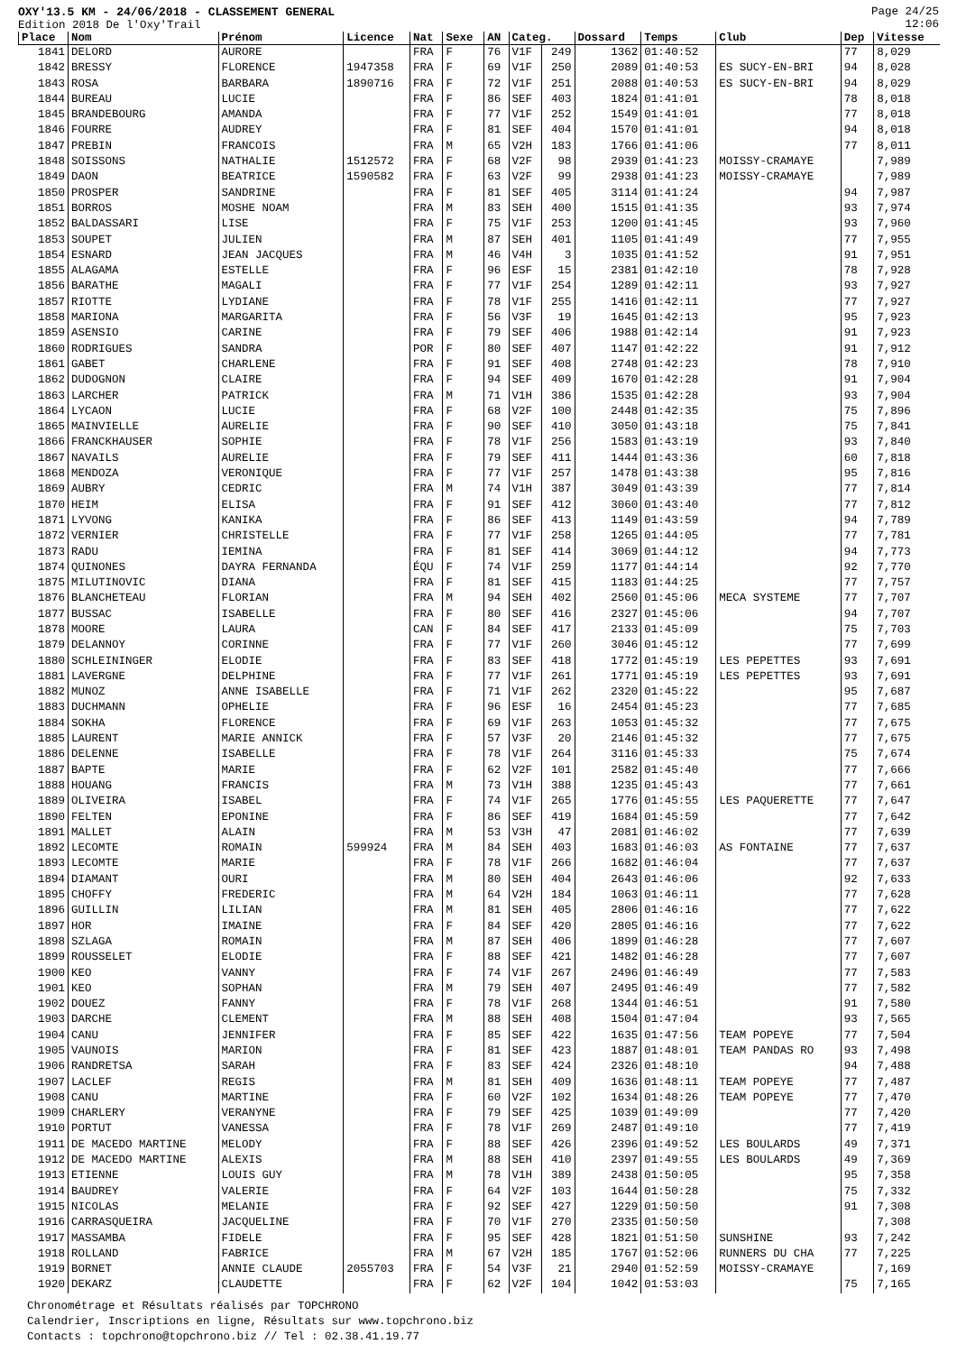OXY'13.5 KM - 24/06/2018 - CLASSEMENT GENERAL
Edition 2018 De l'Oxy'Trail
Page 24/25
12:06
| Place | Nom | Prénom | Licence | Nat | Sexe | AN | Categ. | | Dossard | Temps | Club | Dep | Vitesse |
| --- | --- | --- | --- | --- | --- | --- | --- | --- | --- | --- | --- | --- | --- |
| 1841 | DELORD | AURORE | | FRA | F | 76 | V1F | 249 | 1362 | 01:40:52 | | 77 | 8,029 |
| 1842 | BRESSY | FLORENCE | 1947358 | FRA | F | 69 | V1F | 250 | 2089 | 01:40:53 | ES SUCY-EN-BRI | 94 | 8,028 |
| 1843 | ROSA | BARBARA | 1890716 | FRA | F | 72 | V1F | 251 | 2088 | 01:40:53 | ES SUCY-EN-BRI | 94 | 8,029 |
| 1844 | BUREAU | LUCIE | | FRA | F | 86 | SEF | 403 | 1824 | 01:41:01 | | 78 | 8,018 |
| 1845 | BRANDEBOURG | AMANDA | | FRA | F | 77 | V1F | 252 | 1549 | 01:41:01 | | 77 | 8,018 |
| 1846 | FOURRE | AUDREY | | FRA | F | 81 | SEF | 404 | 1570 | 01:41:01 | | 94 | 8,018 |
| 1847 | PREBIN | FRANCOIS | | FRA | M | 65 | V2H | 183 | 1766 | 01:41:06 | | 77 | 8,011 |
| 1848 | SOISSONS | NATHALIE | 1512572 | FRA | F | 68 | V2F | 98 | 2939 | 01:41:23 | MOISSY-CRAMAYE | | 7,989 |
| 1849 | DAON | BEATRICE | 1590582 | FRA | F | 63 | V2F | 99 | 2938 | 01:41:23 | MOISSY-CRAMAYE | | 7,989 |
| 1850 | PROSPER | SANDRINE | | FRA | F | 81 | SEF | 405 | 3114 | 01:41:24 | | 94 | 7,987 |
| 1851 | BORROS | MOSHE NOAM | | FRA | M | 83 | SEH | 400 | 1515 | 01:41:35 | | 93 | 7,974 |
| 1852 | BALDASSARI | LISE | | FRA | F | 75 | V1F | 253 | 1200 | 01:41:45 | | 93 | 7,960 |
| 1853 | SOUPET | JULIEN | | FRA | M | 87 | SEH | 401 | 1105 | 01:41:49 | | 77 | 7,955 |
| 1854 | ESNARD | JEAN JACQUES | | FRA | M | 46 | V4H | 3 | 1035 | 01:41:52 | | 91 | 7,951 |
| 1855 | ALAGAMA | ESTELLE | | FRA | F | 96 | ESF | 15 | 2381 | 01:42:10 | | 78 | 7,928 |
| 1856 | BARATHE | MAGALI | | FRA | F | 77 | V1F | 254 | 1289 | 01:42:11 | | 93 | 7,927 |
| 1857 | RIOTTE | LYDIANE | | FRA | F | 78 | V1F | 255 | 1416 | 01:42:11 | | 77 | 7,927 |
| 1858 | MARIONA | MARGARITA | | FRA | F | 56 | V3F | 19 | 1645 | 01:42:13 | | 95 | 7,923 |
| 1859 | ASENSIO | CARINE | | FRA | F | 79 | SEF | 406 | 1988 | 01:42:14 | | 91 | 7,923 |
| 1860 | RODRIGUES | SANDRA | | POR | F | 80 | SEF | 407 | 1147 | 01:42:22 | | 91 | 7,912 |
| 1861 | GABET | CHARLENE | | FRA | F | 91 | SEF | 408 | 2748 | 01:42:23 | | 78 | 7,910 |
| 1862 | DUDOGNON | CLAIRE | | FRA | F | 94 | SEF | 409 | 1670 | 01:42:28 | | 91 | 7,904 |
| 1863 | LARCHER | PATRICK | | FRA | M | 71 | V1H | 386 | 1535 | 01:42:28 | | 93 | 7,904 |
| 1864 | LYCAON | LUCIE | | FRA | F | 68 | V2F | 100 | 2448 | 01:42:35 | | 75 | 7,896 |
| 1865 | MAINVIELLE | AURELIE | | FRA | F | 90 | SEF | 410 | 3050 | 01:43:18 | | 75 | 7,841 |
| 1866 | FRANCKHAUSER | SOPHIE | | FRA | F | 78 | V1F | 256 | 1583 | 01:43:19 | | 93 | 7,840 |
| 1867 | NAVAILS | AURELIE | | FRA | F | 79 | SEF | 411 | 1444 | 01:43:36 | | 60 | 7,818 |
| 1868 | MENDOZA | VERONIQUE | | FRA | F | 77 | V1F | 257 | 1478 | 01:43:38 | | 95 | 7,816 |
| 1869 | AUBRY | CEDRIC | | FRA | M | 74 | V1H | 387 | 3049 | 01:43:39 | | 77 | 7,814 |
| 1870 | HEIM | ELISA | | FRA | F | 91 | SEF | 412 | 3060 | 01:43:40 | | 77 | 7,812 |
| 1871 | LYVONG | KANIKA | | FRA | F | 86 | SEF | 413 | 1149 | 01:43:59 | | 94 | 7,789 |
| 1872 | VERNIER | CHRISTELLE | | FRA | F | 77 | V1F | 258 | 1265 | 01:44:05 | | 77 | 7,781 |
| 1873 | RADU | IEMINA | | FRA | F | 81 | SEF | 414 | 3069 | 01:44:12 | | 94 | 7,773 |
| 1874 | QUINONES | DAYRA FERNANDA | | ÉQU | F | 74 | V1F | 259 | 1177 | 01:44:14 | | 92 | 7,770 |
| 1875 | MILUTINOVIC | DIANA | | FRA | F | 81 | SEF | 415 | 1183 | 01:44:25 | | 77 | 7,757 |
| 1876 | BLANCHETEAU | FLORIAN | | FRA | M | 94 | SEH | 402 | 2560 | 01:45:06 | MECA SYSTEME | 77 | 7,707 |
| 1877 | BUSSAC | ISABELLE | | FRA | F | 80 | SEF | 416 | 2327 | 01:45:06 | | 94 | 7,707 |
| 1878 | MOORE | LAURA | | CAN | F | 84 | SEF | 417 | 2133 | 01:45:09 | | 75 | 7,703 |
| 1879 | DELANNOY | CORINNE | | FRA | F | 77 | V1F | 260 | 3046 | 01:45:12 | | 77 | 7,699 |
| 1880 | SCHLEININGER | ELODIE | | FRA | F | 83 | SEF | 418 | 1772 | 01:45:19 | LES PEPETTES | 93 | 7,691 |
| 1881 | LAVERGNE | DELPHINE | | FRA | F | 77 | V1F | 261 | 1771 | 01:45:19 | LES PEPETTES | 93 | 7,691 |
| 1882 | MUNOZ | ANNE ISABELLE | | FRA | F | 71 | V1F | 262 | 2320 | 01:45:22 | | 95 | 7,687 |
| 1883 | DUCHMANN | OPHELIE | | FRA | F | 96 | ESF | 16 | 2454 | 01:45:23 | | 77 | 7,685 |
| 1884 | SOKHA | FLORENCE | | FRA | F | 69 | V1F | 263 | 1053 | 01:45:32 | | 77 | 7,675 |
| 1885 | LAURENT | MARIE ANNICK | | FRA | F | 57 | V3F | 20 | 2146 | 01:45:32 | | 77 | 7,675 |
| 1886 | DELENNE | ISABELLE | | FRA | F | 78 | V1F | 264 | 3116 | 01:45:33 | | 75 | 7,674 |
| 1887 | BAPTE | MARIE | | FRA | F | 62 | V2F | 101 | 2582 | 01:45:40 | | 77 | 7,666 |
| 1888 | HOUANG | FRANCIS | | FRA | M | 73 | V1H | 388 | 1235 | 01:45:43 | | 77 | 7,661 |
| 1889 | OLIVEIRA | ISABEL | | FRA | F | 74 | V1F | 265 | 1776 | 01:45:55 | LES PAQUERETTE | 77 | 7,647 |
| 1890 | FELTEN | EPONINE | | FRA | F | 86 | SEF | 419 | 1684 | 01:45:59 | | 77 | 7,642 |
| 1891 | MALLET | ALAIN | | FRA | M | 53 | V3H | 47 | 2081 | 01:46:02 | | 77 | 7,639 |
| 1892 | LECOMTE | ROMAIN | 599924 | FRA | M | 84 | SEH | 403 | 1683 | 01:46:03 | AS FONTAINE | 77 | 7,637 |
| 1893 | LECOMTE | MARIE | | FRA | F | 78 | V1F | 266 | 1682 | 01:46:04 | | 77 | 7,637 |
| 1894 | DIAMANT | OURI | | FRA | M | 80 | SEH | 404 | 2643 | 01:46:06 | | 92 | 7,633 |
| 1895 | CHOFFY | FREDERIC | | FRA | M | 64 | V2H | 184 | 1063 | 01:46:11 | | 77 | 7,628 |
| 1896 | GUILLIN | LILIAN | | FRA | M | 81 | SEH | 405 | 2806 | 01:46:16 | | 77 | 7,622 |
| 1897 | HOR | IMAINE | | FRA | F | 84 | SEF | 420 | 2805 | 01:46:16 | | 77 | 7,622 |
| 1898 | SZLAGA | ROMAIN | | FRA | M | 87 | SEH | 406 | 1899 | 01:46:28 | | 77 | 7,607 |
| 1899 | ROUSSELET | ELODIE | | FRA | F | 88 | SEF | 421 | 1482 | 01:46:28 | | 77 | 7,607 |
| 1900 | KEO | VANNY | | FRA | F | 74 | V1F | 267 | 2496 | 01:46:49 | | 77 | 7,583 |
| 1901 | KEO | SOPHAN | | FRA | M | 79 | SEH | 407 | 2495 | 01:46:49 | | 77 | 7,582 |
| 1902 | DOUEZ | FANNY | | FRA | F | 78 | V1F | 268 | 1344 | 01:46:51 | | 91 | 7,580 |
| 1903 | DARCHE | CLEMENT | | FRA | M | 88 | SEH | 408 | 1504 | 01:47:04 | | 93 | 7,565 |
| 1904 | CANU | JENNIFER | | FRA | F | 85 | SEF | 422 | 1635 | 01:47:56 | TEAM POPEYE | 77 | 7,504 |
| 1905 | VAUNOIS | MARION | | FRA | F | 81 | SEF | 423 | 1887 | 01:48:01 | TEAM PANDAS RO | 93 | 7,498 |
| 1906 | RANDRETSA | SARAH | | FRA | F | 83 | SEF | 424 | 2326 | 01:48:10 | | 94 | 7,488 |
| 1907 | LACLEF | REGIS | | FRA | M | 81 | SEH | 409 | 1636 | 01:48:11 | TEAM POPEYE | 77 | 7,487 |
| 1908 | CANU | MARTINE | | FRA | F | 60 | V2F | 102 | 1634 | 01:48:26 | TEAM POPEYE | 77 | 7,470 |
| 1909 | CHARLERY | VERANYNE | | FRA | F | 79 | SEF | 425 | 1039 | 01:49:09 | | 77 | 7,420 |
| 1910 | PORTUT | VANESSA | | FRA | F | 78 | V1F | 269 | 2487 | 01:49:10 | | 77 | 7,419 |
| 1911 | DE MACEDO MARTINE | MELODY | | FRA | F | 88 | SEF | 426 | 2396 | 01:49:52 | LES BOULARDS | 49 | 7,371 |
| 1912 | DE MACEDO MARTINE | ALEXIS | | FRA | M | 88 | SEH | 410 | 2397 | 01:49:55 | LES BOULARDS | 49 | 7,369 |
| 1913 | ETIENNE | LOUIS GUY | | FRA | M | 78 | V1H | 389 | 2438 | 01:50:05 | | 95 | 7,358 |
| 1914 | BAUDREY | VALERIE | | FRA | F | 64 | V2F | 103 | 1644 | 01:50:28 | | 75 | 7,332 |
| 1915 | NICOLAS | MELANIE | | FRA | F | 92 | SEF | 427 | 1229 | 01:50:50 | | 91 | 7,308 |
| 1916 | CARRASQUEIRA | JACQUELINE | | FRA | F | 70 | V1F | 270 | 2335 | 01:50:50 | | | 7,308 |
| 1917 | MASSAMBA | FIDELE | | FRA | F | 95 | SEF | 428 | 1821 | 01:51:50 | SUNSHINE | 93 | 7,242 |
| 1918 | ROLLAND | FABRICE | | FRA | M | 67 | V2H | 185 | 1767 | 01:52:06 | RUNNERS DU CHA | 77 | 7,225 |
| 1919 | BORNET | ANNIE CLAUDE | 2055703 | FRA | F | 54 | V3F | 21 | 2940 | 01:52:59 | MOISSY-CRAMAYE | | 7,169 |
| 1920 | DEKARZ | CLAUDETTE | | FRA | F | 62 | V2F | 104 | 1042 | 01:53:03 | | 75 | 7,165 |
Chronométrage et Résultats réalisés par TOPCHRONO
Calendrier, Inscriptions en ligne, Résultats sur www.topchrono.biz
Contacts : topchrono@topchrono.biz // Tel : 02.38.41.19.77